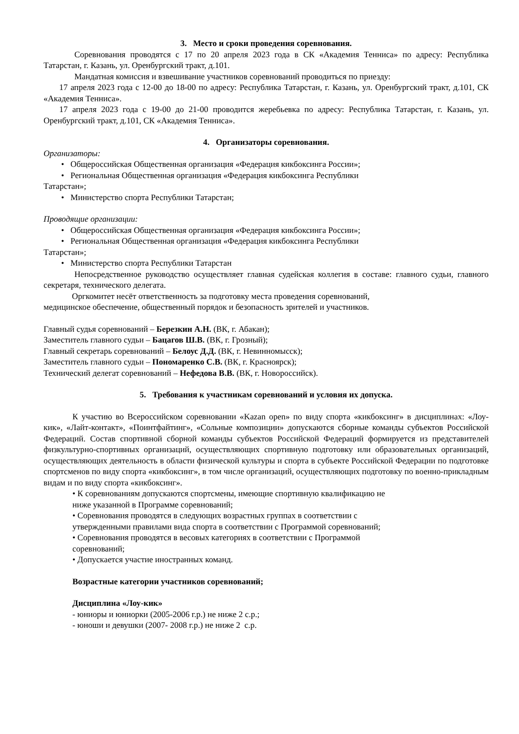3. Место и сроки проведения соревнования.
Соревнования проводятся с 17 по 20 апреля 2023 года в СК «Академия Тенниса» по адресу: Республика Татарстан, г. Казань, ул. Оренбургский тракт, д.101.
Мандатная комиссия и взвешивание участников соревнований проводиться по приезду:
17 апреля 2023 года с 12-00 до 18-00 по адресу: Республика Татарстан, г. Казань, ул. Оренбургский тракт, д.101, СК «Академия Тенниса».
17 апреля 2023 года с 19-00 до 21-00 проводится жеребьевка по адресу: Республика Татарстан, г. Казань, ул. Оренбургский тракт, д.101, СК «Академия Тенниса».
4. Организаторы соревнования.
Организаторы:
• Общероссийская Общественная организация «Федерация кикбоксинга России»;
• Региональная Общественная организация «Федерация кикбоксинга Республики
Татарстан»;
• Министерство спорта Республики Татарстан;
Проводящие организации:
• Общероссийская Общественная организация «Федерация кикбоксинга России»;
• Региональная Общественная организация «Федерация кикбоксинга Республики
Татарстан»;
• Министерство спорта Республики Татарстан
Непосредственное руководство осуществляет главная судейская коллегия в составе: главного судьи, главного секретаря, технического делегата.
Оргкомитет несёт ответственность за подготовку места проведения соревнований,
медицинское обеспечение, общественный порядок и безопасность зрителей и участников.
Главный судья соревнований – Березкин А.Н. (ВК, г. Абакан);
Заместитель главного судьи – Бацагов Ш.В. (ВК, г. Грозный);
Главный секретарь соревнований – Белоус Д.Д. (ВК, г. Невинномысск);
Заместитель главного судьи – Пономаренко С.В. (ВК, г. Красноярск);
Технический делегат соревнований – Нефедова В.В. (ВК, г. Новороссийск).
5. Требования к участникам соревнований и условия их допуска.
К участию во Всероссийском соревновании «Kazan open» по виду спорта «кикбоксинг» в дисциплинах: «Лоу-кик», «Лайт-контакт», «Поинтфайтинг», «Сольные композиции» допускаются сборные команды субъектов Российской Федераций. Состав спортивной сборной команды субъектов Российской Федераций формируется из представителей физкультурно-спортивных организаций, осуществляющих спортивную подготовку или образовательных организаций, осуществляющих деятельность в области физической культуры и спорта в субъекте Российской Федерации по подготовке спортсменов по виду спорта «кикбоксинг», в том числе организаций, осуществляющих подготовку по военно-прикладным видам и по виду спорта «кикбоксинг».
• К соревнованиям допускаются спортсмены, имеющие спортивную квалификацию не
ниже указанной в Программе соревнований;
• Соревнования проводятся в следующих возрастных группах в соответствии с
утвержденными правилами вида спорта в соответствии с Программой соревнований;
• Соревнования проводятся в весовых категориях в соответствии с Программой
соревнований;
• Допускается участие иностранных команд.
Возрастные категории участников соревнований;
Дисциплина «Лоу-кик»
- юниоры и юниорки (2005-2006 г.р.) не ниже 2 с.р.;
- юноши и девушки (2007- 2008 г.р.) не ниже 2 с.р.